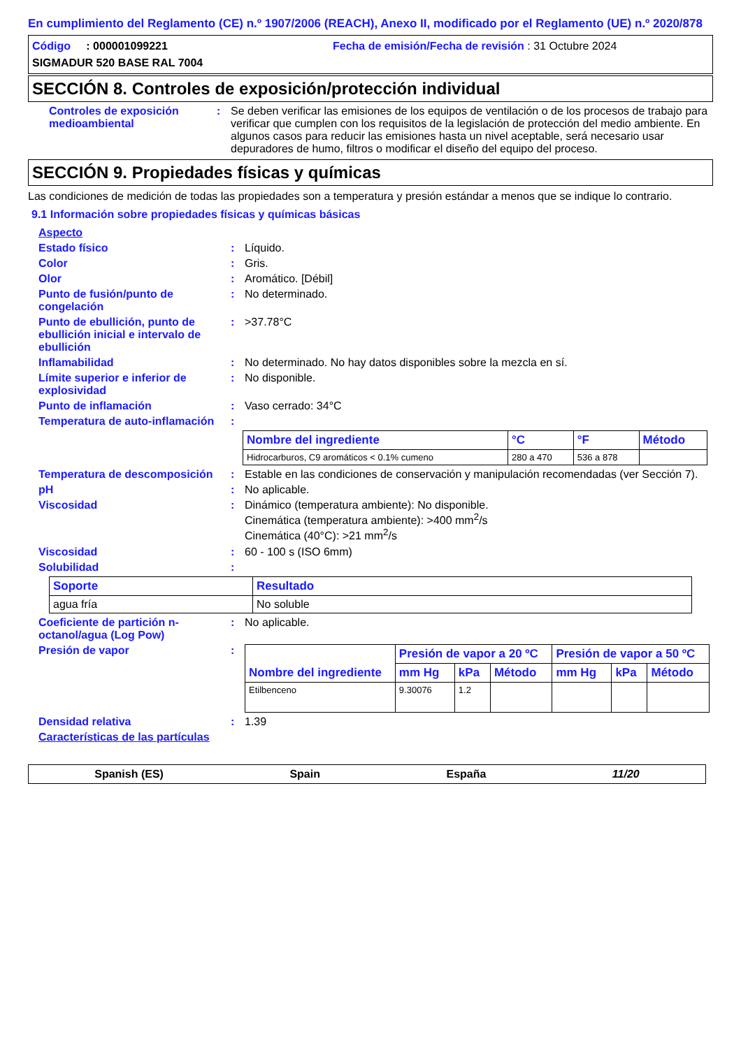En cumplimiento del Reglamento (CE) n.º 1907/2006 (REACH), Anexo II, modificado por el Reglamento (UE) n.º 2020/878
Código : 000001099221
Fecha de emisión/Fecha de revisión : 31 Octubre 2024
SIGMADUR 520 BASE RAL 7004
SECCIÓN 8. Controles de exposición/protección individual
Controles de exposición medioambiental
: Se deben verificar las emisiones de los equipos de ventilación o de los procesos de trabajo para verificar que cumplen con los requisitos de la legislación de protección del medio ambiente. En algunos casos para reducir las emisiones hasta un nivel aceptable, será necesario usar depuradores de humo, filtros o modificar el diseño del equipo del proceso.
SECCIÓN 9. Propiedades físicas y químicas
Las condiciones de medición de todas las propiedades son a temperatura y presión estándar a menos que se indique lo contrario.
9.1 Información sobre propiedades físicas y químicas básicas
Aspecto
Estado físico : Líquido.
Color : Gris.
Olor : Aromático. [Débil]
Punto de fusión/punto de congelación
: No determinado.
Punto de ebullición, punto de ebullición inicial e intervalo de ebullición
: >37.78°C
Inflamabilidad : No determinado. No hay datos disponibles sobre la mezcla en sí.
Límite superior e inferior de explosividad
: No disponible.
Punto de inflamación : Vaso cerrado: 34°C
Temperatura de auto-inflamación
:
| Nombre del ingrediente | °C | °F | Método |
| --- | --- | --- | --- |
| Hidrocarburos, C9 aromáticos < 0.1% cumeno | 280 a 470 | 536 a 878 | |
Temperatura de descomposición
: Estable en las condiciones de conservación y manipulación recomendadas (ver Sección 7).
pH : No aplicable.
Viscosidad : Dinámico (temperatura ambiente): No disponible.
Cinemática (temperatura ambiente): >400 mm<sup>2</sup>/s
Cinemática (40°C): >21 mm<sup>2</sup>/s
Viscosidad : 60 - 100 s (ISO 6mm)
Solubilidad :
| Soporte | Resultado |
| --- | --- |
| agua fría | No soluble |
Coeficiente de partición n-octanol/agua (Log Pow)
: No aplicable.
Presión de vapor :
| Nombre del ingrediente | Presión de vapor a 20 ºC | | | Presión de vapor a 50 ºC | | |
| --- | --- | --- | --- | --- | --- | --- |
| | mm Hg | kPa | Método | mm Hg | kPa | Método |
| Etilbenceno | 9.30076 | 1.2 | | | | |
Densidad relativa : 1.39
Características de las partículas
Spanish (ES) Spain España 11/20